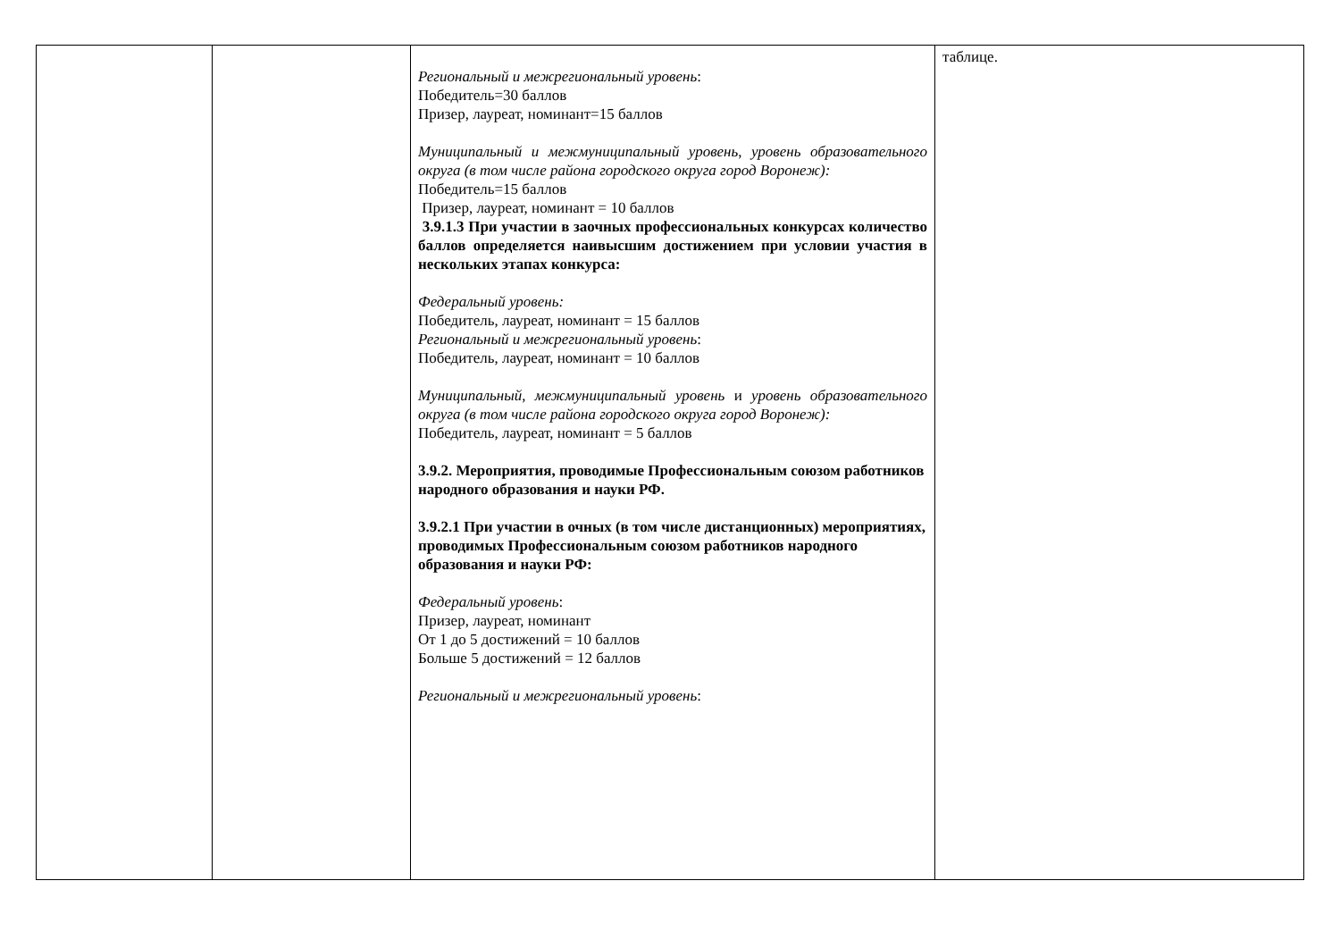| | | Региональный и межрегиональный уровень : Победитель=30 баллов Призер, лауреат, номинант=15 баллов Муниципальный и межмуниципальный уровень , уровень образовательного округа (в том числе района городского округа город Воронеж): Победитель=15 баллов Призер, лауреат, номинант = 10 баллов 3.9.1.3 При участии в заочных профессиональных конкурсах количество баллов определяется наивысшим достижением при условии участия в нескольких этапах конкурса: Федеральный уровень: Победитель, лауреат, номинант = 15 баллов Региональный и межрегиональный уровень : Победитель, лауреат, номинант = 10 баллов Муниципальный, межмуниципальный уровень и уровень образовательного округа (в том числе района городского округа город Воронеж): Победитель, лауреат, номинант = 5 баллов 3.9.2. Мероприятия, проводимые Профессиональным союзом работников народного образования и науки РФ. 3.9.2.1 При участии в очных (в том числе дистанционных) мероприятиях, проводимых Профессиональным союзом работников народного образования и науки РФ: Федеральный уровень : Призер, лауреат, номинант От 1 до 5 достижений = 10 баллов Больше 5 достижений = 12 баллов Региональный и межрегиональный уровень : | таблице. |